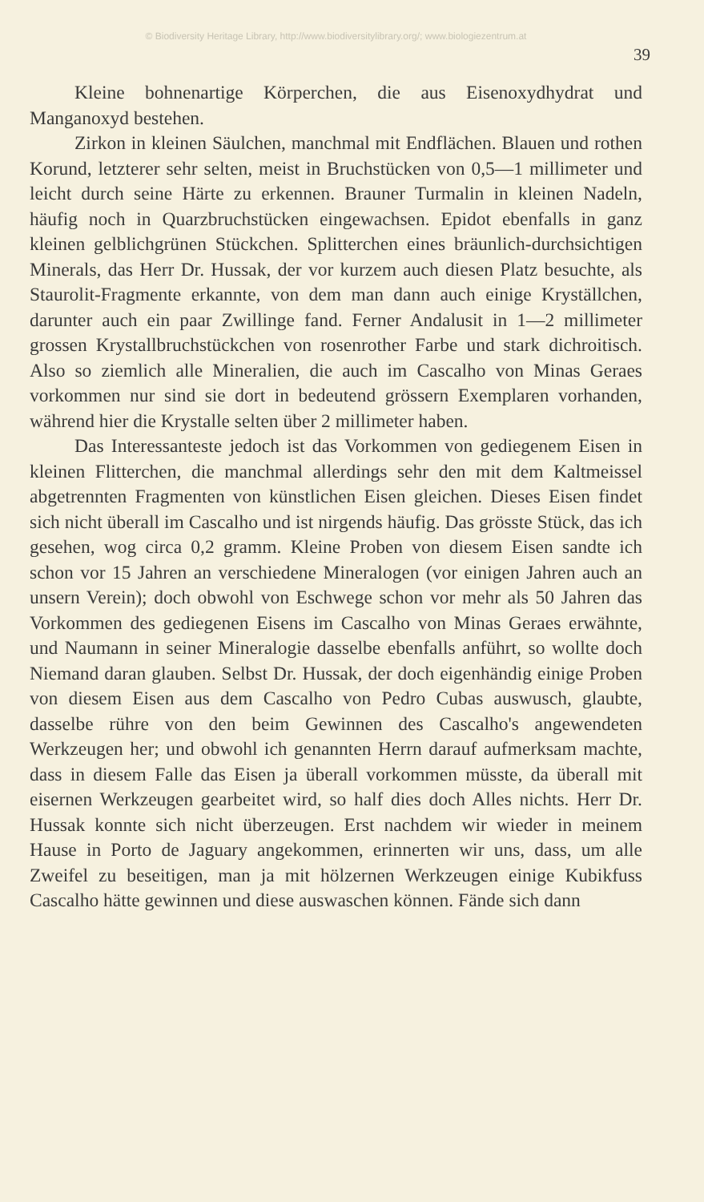© Biodiversity Heritage Library, http://www.biodiversitylibrary.org/; www.biologiezentrum.at
39
Kleine bohnenartige Körperchen, die aus Eisenoxydhydrat und Manganoxyd bestehen.
Zirkon in kleinen Säulchen, manchmal mit Endflächen. Blauen und rothen Korund, letzterer sehr selten, meist in Bruchstücken von 0,5—1 millimeter und leicht durch seine Härte zu erkennen. Brauner Turmalin in kleinen Nadeln, häufig noch in Quarzbruchstücken eingewachsen. Epidot ebenfalls in ganz kleinen gelblichgrünen Stückchen. Splitterchen eines bräunlich-durchsichtigen Minerals, das Herr Dr. Hussak, der vor kurzem auch diesen Platz besuchte, als Staurolit-Fragmente erkannte, von dem man dann auch einige Kryställchen, darunter auch ein paar Zwillinge fand. Ferner Andalusit in 1—2 millimeter grossen Krystallbruchstückchen von rosenrother Farbe und stark dichroitisch. Also so ziemlich alle Mineralien, die auch im Cascalho von Minas Geraes vorkommen nur sind sie dort in bedeutend grössern Exemplaren vorhanden, während hier die Krystalle selten über 2 millimeter haben.
Das Interessanteste jedoch ist das Vorkommen von gediegenem Eisen in kleinen Flitterchen, die manchmal allerdings sehr den mit dem Kaltmeissel abgetrennten Fragmenten von künstlichen Eisen gleichen. Dieses Eisen findet sich nicht überall im Cascalho und ist nirgends häufig. Das grösste Stück, das ich gesehen, wog circa 0,2 gramm. Kleine Proben von diesem Eisen sandte ich schon vor 15 Jahren an verschiedene Mineralogen (vor einigen Jahren auch an unsern Verein); doch obwohl von Eschwege schon vor mehr als 50 Jahren das Vorkommen des gediegenen Eisens im Cascalho von Minas Geraes erwähnte, und Naumann in seiner Mineralogie dasselbe ebenfalls anführt, so wollte doch Niemand daran glauben. Selbst Dr. Hussak, der doch eigenhändig einige Proben von diesem Eisen aus dem Cascalho von Pedro Cubas auswusch, glaubte, dasselbe rühre von den beim Gewinnen des Cascalho's angewendeten Werkzeugen her; und obwohl ich genannten Herrn darauf aufmerksam machte, dass in diesem Falle das Eisen ja überall vorkommen müsste, da überall mit eisernen Werkzeugen gearbeitet wird, so half dies doch Alles nichts. Herr Dr. Hussak konnte sich nicht überzeugen. Erst nachdem wir wieder in meinem Hause in Porto de Jaguary angekommen, erinnerten wir uns, dass, um alle Zweifel zu beseitigen, man ja mit hölzernen Werkzeugen einige Kubikfuss Cascalho hätte gewinnen und diese auswaschen können. Fände sich dann